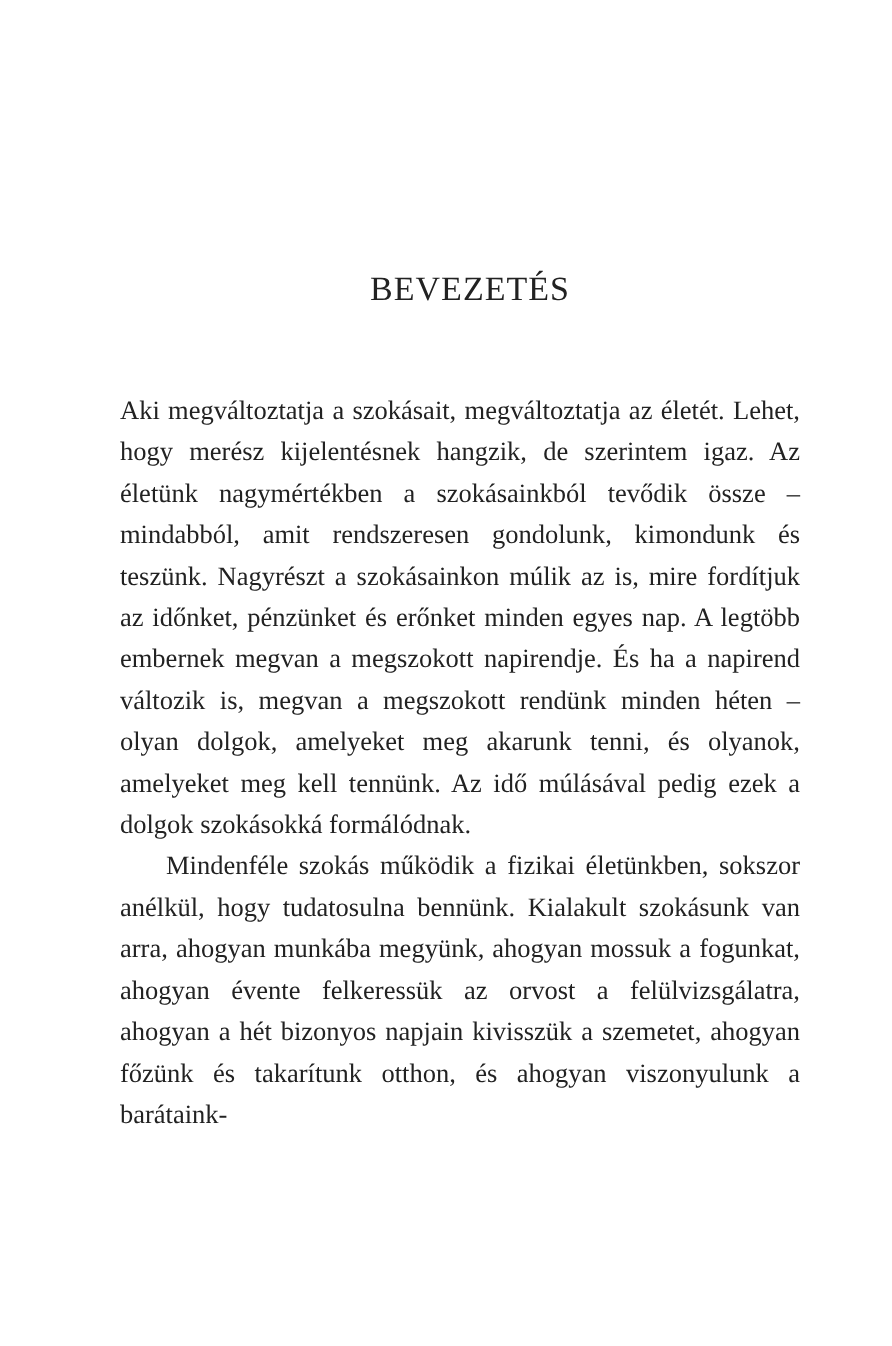BEVEZETÉS
Aki megváltoztatja a szokásait, megváltoztatja az életét. Lehet, hogy merész kijelentésnek hangzik, de szerintem igaz. Az életünk nagymértékben a szokásainkból tevődik össze – mindabból, amit rendszeresen gondolunk, kimondunk és teszünk. Nagyrészt a szokásainkon múlik az is, mire fordítjuk az időnket, pénzünket és erőnket minden egyes nap. A legtöbb embernek megvan a megszokott napirendje. És ha a napirend változik is, megvan a megszokott rendünk minden héten – olyan dolgok, amelyeket meg akarunk tenni, és olyanok, amelyeket meg kell tennünk. Az idő múlásával pedig ezek a dolgok szokásokká formálódnak.
Mindenféle szokás működik a fizikai életünkben, sokszor anélkül, hogy tudatosulna bennünk. Kialakult szokásunk van arra, ahogyan munkába megyünk, ahogyan mossuk a fogunkat, ahogyan évente felkeressük az orvost a felülvizsgálatra, ahogyan a hét bizonyos napjain kivisszük a szemetet, ahogyan főzünk és takarítunk otthon, és ahogyan viszonyulunk a barátaink-